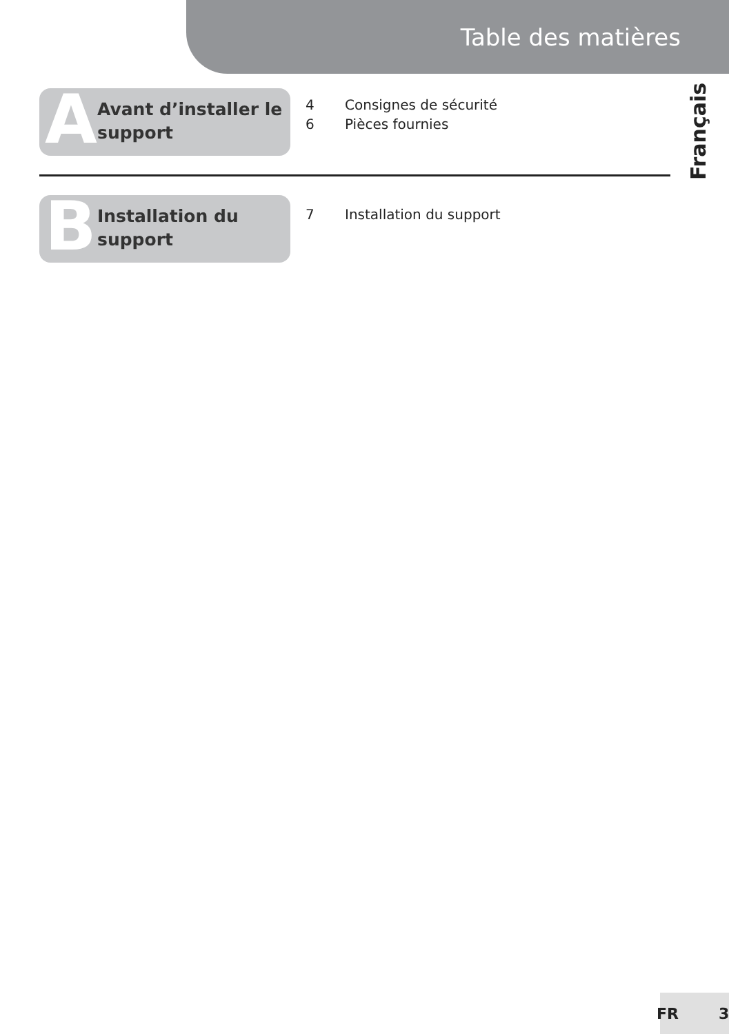Table des matières
Français
A
Avant d’installer le
support
4 Consignes de sécurité
6 Pièces fournies
B
Installation du
support
7 Installation du support
FR 3